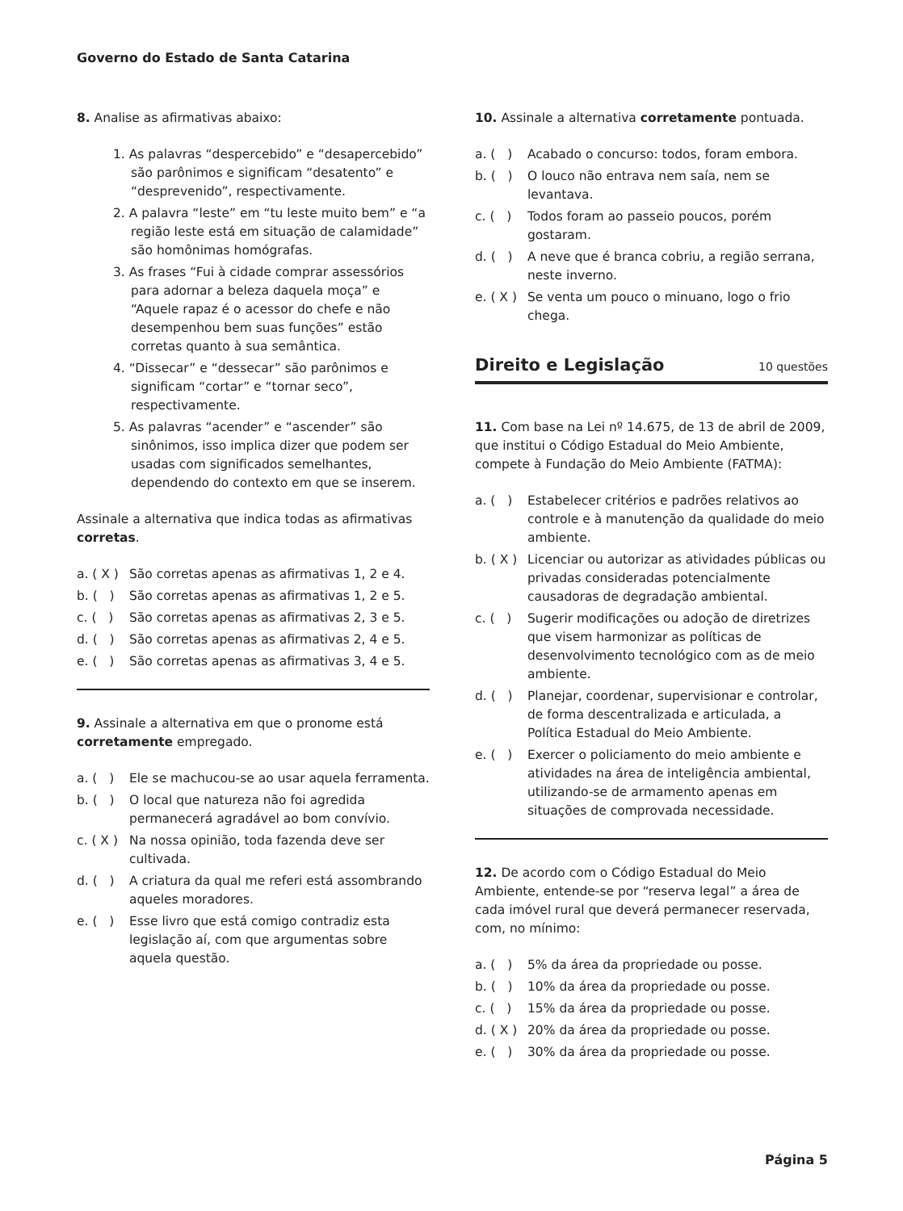Governo do Estado de Santa Catarina
8. Analise as afirmativas abaixo:
1. As palavras “despercebido” e “desapercebido” são parônimos e significam “desatento” e “desprevenido”, respectivamente.
2. A palavra “leste” em “tu leste muito bem” e “a região leste está em situação de calamidade” são homônimas homógrafas.
3. As frases “Fui à cidade comprar assessórios para adornar a beleza daquela moça” e “Aquele rapaz é o acessor do chefe e não desempenhou bem suas funções” estão corretas quanto à sua semântica.
4. “Dissecar” e “dessecar” são parônimos e significam “cortar” e “tornar seco”, respectivamente.
5. As palavras “acender” e “ascender” são sinônimos, isso implica dizer que podem ser usadas com significados semelhantes, dependendo do contexto em que se inserem.
Assinale a alternativa que indica todas as afirmativas corretas.
a. ( X ) São corretas apenas as afirmativas 1, 2 e 4.
b. ( ) São corretas apenas as afirmativas 1, 2 e 5.
c. ( ) São corretas apenas as afirmativas 2, 3 e 5.
d. ( ) São corretas apenas as afirmativas 2, 4 e 5.
e. ( ) São corretas apenas as afirmativas 3, 4 e 5.
9. Assinale a alternativa em que o pronome está corretamente empregado.
a. ( ) Ele se machucou-se ao usar aquela ferramenta.
b. ( ) O local que natureza não foi agredida permanecerá agradável ao bom convívio.
c. ( X ) Na nossa opinião, toda fazenda deve ser cultivada.
d. ( ) A criatura da qual me referi está assombrando aqueles moradores.
e. ( ) Esse livro que está comigo contradiz esta legislação aí, com que argumentas sobre aquela questão.
10. Assinale a alternativa corretamente pontuada.
a. ( ) Acabado o concurso: todos, foram embora.
b. ( ) O louco não entrava nem saía, nem se levantava.
c. ( ) Todos foram ao passeio poucos, porém gostaram.
d. ( ) A neve que é branca cobriu, a região serrana, neste inverno.
e. ( X ) Se venta um pouco o minuano, logo o frio chega.
Direito e Legislação 10 questões
11. Com base na Lei nº 14.675, de 13 de abril de 2009, que institui o Código Estadual do Meio Ambiente, compete à Fundação do Meio Ambiente (FATMA):
a. ( ) Estabelecer critérios e padrões relativos ao controle e à manutenção da qualidade do meio ambiente.
b. ( X ) Licenciar ou autorizar as atividades públicas ou privadas consideradas potencialmente causadoras de degradação ambiental.
c. ( ) Sugerir modificações ou adoção de diretrizes que visem harmonizar as políticas de desenvolvimento tecnológico com as de meio ambiente.
d. ( ) Planejar, coordenar, supervisionar e controlar, de forma descentralizada e articulada, a Política Estadual do Meio Ambiente.
e. ( ) Exercer o policiamento do meio ambiente e atividades na área de inteligência ambiental, utilizando-se de armamento apenas em situações de comprovada necessidade.
12. De acordo com o Código Estadual do Meio Ambiente, entende-se por “reserva legal” a área de cada imóvel rural que deverá permanecer reservada, com, no mínimo:
a. ( ) 5% da área da propriedade ou posse.
b. ( ) 10% da área da propriedade ou posse.
c. ( ) 15% da área da propriedade ou posse.
d. ( X ) 20% da área da propriedade ou posse.
e. ( ) 30% da área da propriedade ou posse.
Página 5